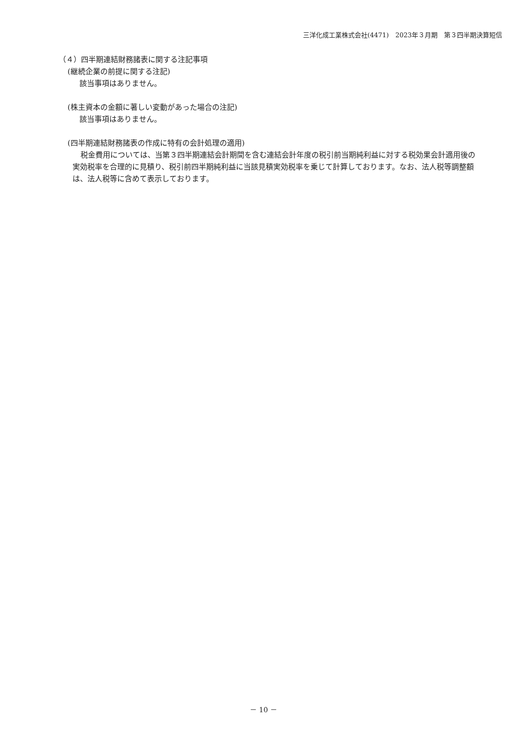三洋化成工業株式会社(4471)　2023年３月期　第３四半期決算短信
（４）四半期連結財務諸表に関する注記事項
(継続企業の前提に関する注記)
該当事項はありません。
(株主資本の金額に著しい変動があった場合の注記)
該当事項はありません。
(四半期連結財務諸表の作成に特有の会計処理の適用)
税金費用については、当第３四半期連結会計期間を含む連結会計年度の税引前当期純利益に対する税効果会計適用後の実効税率を合理的に見積り、税引前四半期純利益に当該見積実効税率を乗じて計算しております。なお、法人税等調整額は、法人税等に含めて表示しております。
－ 10 －